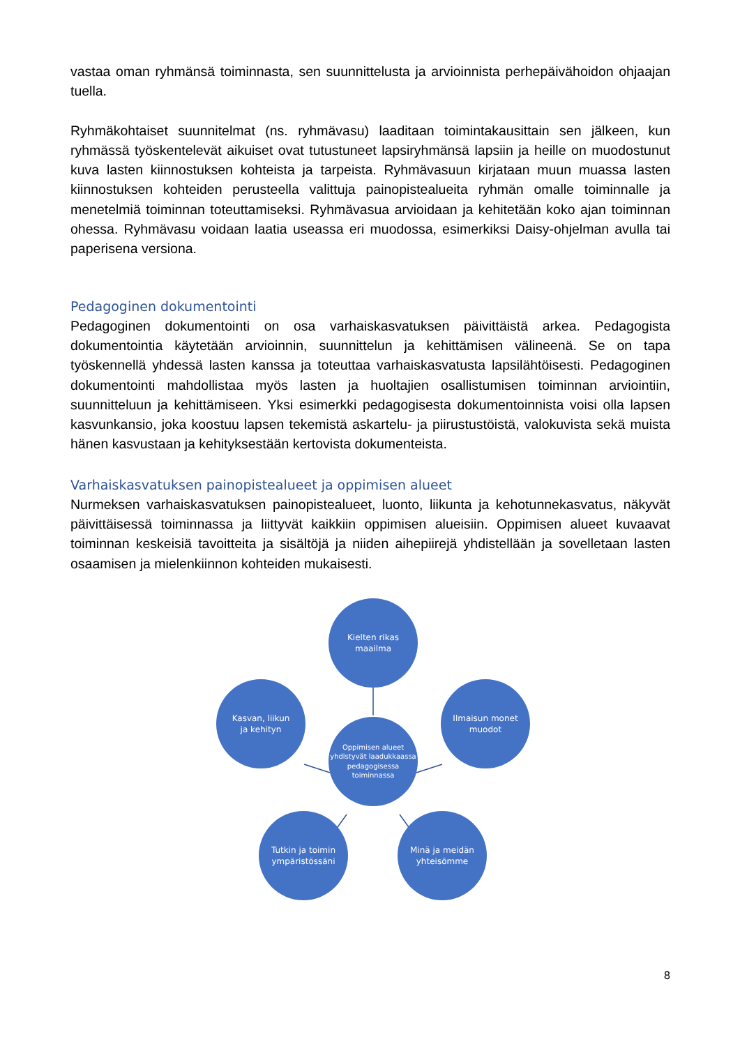vastaa oman ryhmänsä toiminnasta, sen suunnittelusta ja arvioinnista perhepäivähoidon ohjaajan tuella.
Ryhmäkohtaiset suunnitelmat (ns. ryhmävasu) laaditaan toimintakausittain sen jälkeen, kun ryhmässä työskentelevät aikuiset ovat tutustuneet lapsiryhmänsä lapsiin ja heille on muodostunut kuva lasten kiinnostuksen kohteista ja tarpeista. Ryhmävasuun kirjataan muun muassa lasten kiinnostuksen kohteiden perusteella valittuja painopistealueita ryhmän omalle toiminnalle ja menetelmiä toiminnan toteuttamiseksi. Ryhmävasua arvioidaan ja kehitetään koko ajan toiminnan ohessa. Ryhmävasu voidaan laatia useassa eri muodossa, esimerkiksi Daisy-ohjelman avulla tai paperisena versiona.
Pedagoginen dokumentointi
Pedagoginen dokumentointi on osa varhaiskasvatuksen päivittäistä arkea. Pedagogista dokumentointia käytetään arvioinnin, suunnittelun ja kehittämisen välineenä. Se on tapa työskennellä yhdessä lasten kanssa ja toteuttaa varhaiskasvatusta lapsilähtöisesti. Pedagoginen dokumentointi mahdollistaa myös lasten ja huoltajien osallistumisen toiminnan arviointiin, suunnitteluun ja kehittämiseen. Yksi esimerkki pedagogisesta dokumentoinnista voisi olla lapsen kasvunkansio, joka koostuu lapsen tekemistä askartelu- ja piirustustöistä, valokuvista sekä muista hänen kasvustaan ja kehityksestään kertovista dokumenteista.
Varhaiskasvatuksen painopistealueet ja oppimisen alueet
Nurmeksen varhaiskasvatuksen painopistealueet, luonto, liikunta ja kehotunnekasvatus, näkyvät päivittäisessä toiminnassa ja liittyvät kaikkiin oppimisen alueisiin. Oppimisen alueet kuvaavat toiminnan keskeisiä tavoitteita ja sisältöjä ja niiden aihepiirejä yhdistellään ja sovelletaan lasten osaamisen ja mielenkiinnon kohteiden mukaisesti.
Kielten rikas
maailma
Kasvan, liikun
ja kehityn
Oppimisen alueet yhdistyvät laadukkaassa pedagogisessa toiminnassa
Ilmaisun monet
muodot
Tutkin ja toimin
ympäristössäni
Minä ja meidän
yhteisömme
8